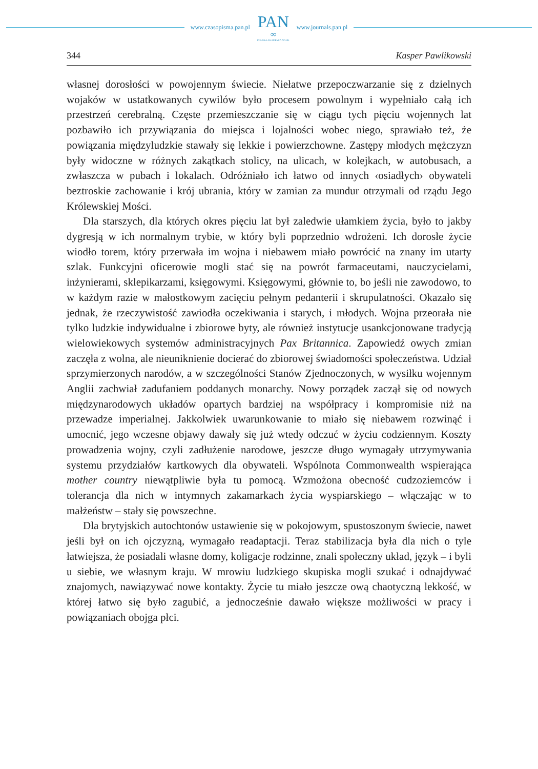www.czasopisma.pan.pl
PAN
∞
POLSKA AKADEMIA NAUK
www.journals.pan.pl
344 Kasper Pawlikowski
własnej dorosłości w powojennym świecie. Niełatwe przepoczwarzanie się z dzielnych wojaków w ustatkowanych cywilów było procesem powolnym i wypełniało całą ich przestrzeń cerebralną. Częste przemieszczanie się w ciągu tych pięciu wojennych lat pozbawiło ich przywiązania do miejsca i lojalności wobec niego, sprawiało też, że powiązania międzyludzkie stawały się lekkie i powierzchowne. Zastępy młodych mężczyzn były widoczne w różnych zakątkach stolicy, na ulicach, w kolejkach, w autobusach, a zwłaszcza w pubach i lokalach. Odróżniało ich łatwo od innych ‹osiadłych› obywateli beztroskie zachowanie i krój ubrania, który w zamian za mundur otrzymali od rządu Jego Królewskiej Mości.
Dla starszych, dla których okres pięciu lat był zaledwie ułamkiem życia, było to jakby dygresją w ich normalnym trybie, w który byli poprzednio wdrożeni. Ich dorosłe życie wiodło torem, który przerwała im wojna i niebawem miało powrócić na znany im utarty szlak. Funkcyjni oficerowie mogli stać się na powrót farmaceutami, nauczycielami, inżynierami, sklepikarzami, księgowymi. Księgowymi, głównie to, bo jeśli nie zawodowo, to w każdym razie w małostkowym zacięciu pełnym pedanterii i skrupulatności. Okazało się jednak, że rzeczywistość zawiodła oczekiwania i starych, i młodych. Wojna przeorała nie tylko ludzkie indywidualne i zbiorowe byty, ale również instytucje usankcjonowane tradycją wielowiekowych systemów administracyjnych Pax Britannica. Zapowiedź owych zmian zaczęła z wolna, ale nieuniknienie docierać do zbiorowej świadomości społeczeństwa. Udział sprzymierzonych narodów, a w szczególności Stanów Zjednoczonych, w wysiłku wojennym Anglii zachwiał zadufaniem poddanych monarchy. Nowy porządek zaczął się od nowych międzynarodowych układów opartych bardziej na współpracy i kompromisie niż na przewadze imperialnej. Jakkolwiek uwarunkowanie to miało się niebawem rozwinąć i umocnić, jego wczesne objawy dawały się już wtedy odczuć w życiu codziennym. Koszty prowadzenia wojny, czyli zadłużenie narodowe, jeszcze długo wymagały utrzymywania systemu przydziałów kartkowych dla obywateli. Wspólnota Commonwealth wspierająca mother country niewątpliwie była tu pomocą. Wzmożona obecność cudzoziemców i tolerancja dla nich w intymnych zakamarkach życia wyspiarskiego – włączając w to małżeństw – stały się powszechne.
Dla brytyjskich autochtonów ustawienie się w pokojowym, spustoszonym świecie, nawet jeśli był on ich ojczyzną, wymagało readaptacji. Teraz stabilizacja była dla nich o tyle łatwiejsza, że posiadali własne domy, koligacje rodzinne, znali społeczny układ, język – i byli u siebie, we własnym kraju. W mrowiu ludzkiego skupiska mogli szukać i odnajdywać znajomych, nawiązywać nowe kontakty. Życie tu miało jeszcze ową chaotyczną lekkość, w której łatwo się było zagubić, a jednocześnie dawało większe możliwości w pracy i powiązaniach obojga płci.